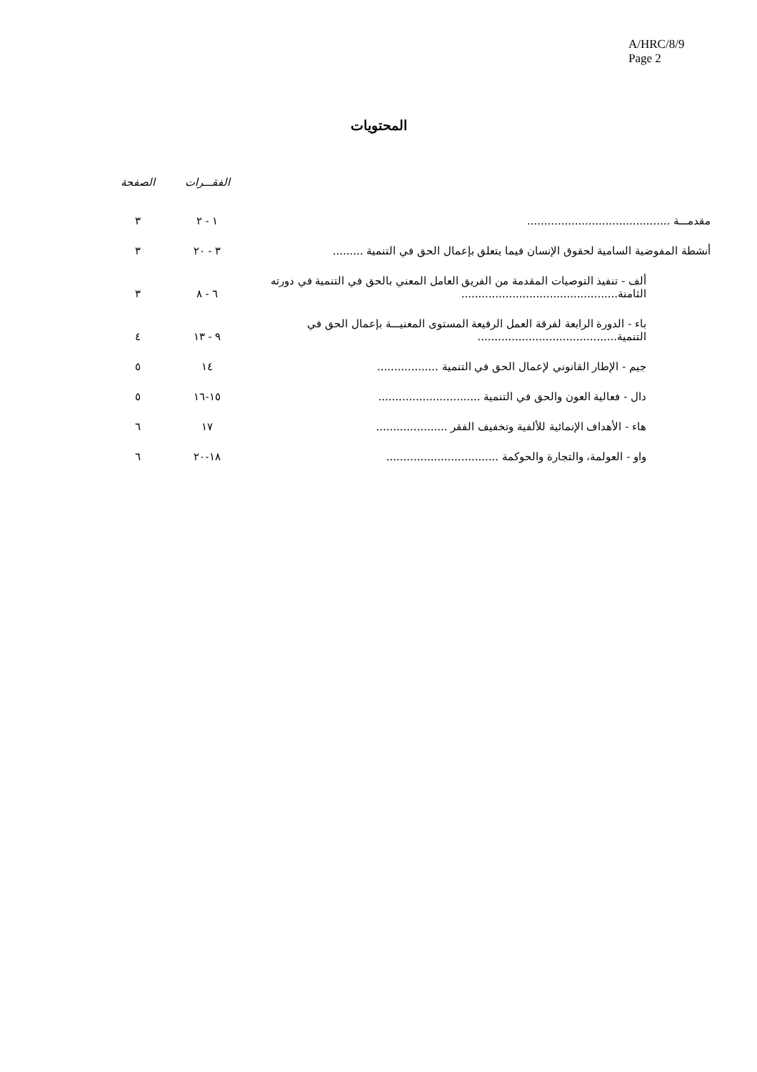A/HRC/8/9
Page 2
المحتويات
| | الفقـــرات | الصفحة |
| --- | --- | --- |
| مقدمـــة .......................................... | ١ - ٢ | ٣ |
| أنشطة المفوضية السامية لحقوق الإنسان فيما يتعلق بإعمال الحق في التنمية ......... | ٣ - ٢٠ | ٣ |
| ألف - تنفيذ التوصيات المقدمة من الفريق العامل المعني بالحق في التنمية في دورته الثامنة.............................................. | ٦ - ٨ | ٣ |
| باء - الدورة الرابعة لفرقة العمل الرفيعة المستوى المعنيـــة بإعمال الحق في التنمية......................................... | ٩ - ١٣ | ٤ |
| جيم - الإطار القانوني لإعمال الحق في التنمية .................. | ١٤ | ٥ |
| دال - فعالية العون والحق في التنمية .............................. | ١٥-١٦ | ٥ |
| هاء - الأهداف الإنمائية للألفية وتخفيف الفقر ..................... | ١٧ | ٦ |
| واو - العولمة، والتجارة والحوكمة ................................. | ١٨-٢٠ | ٦ |